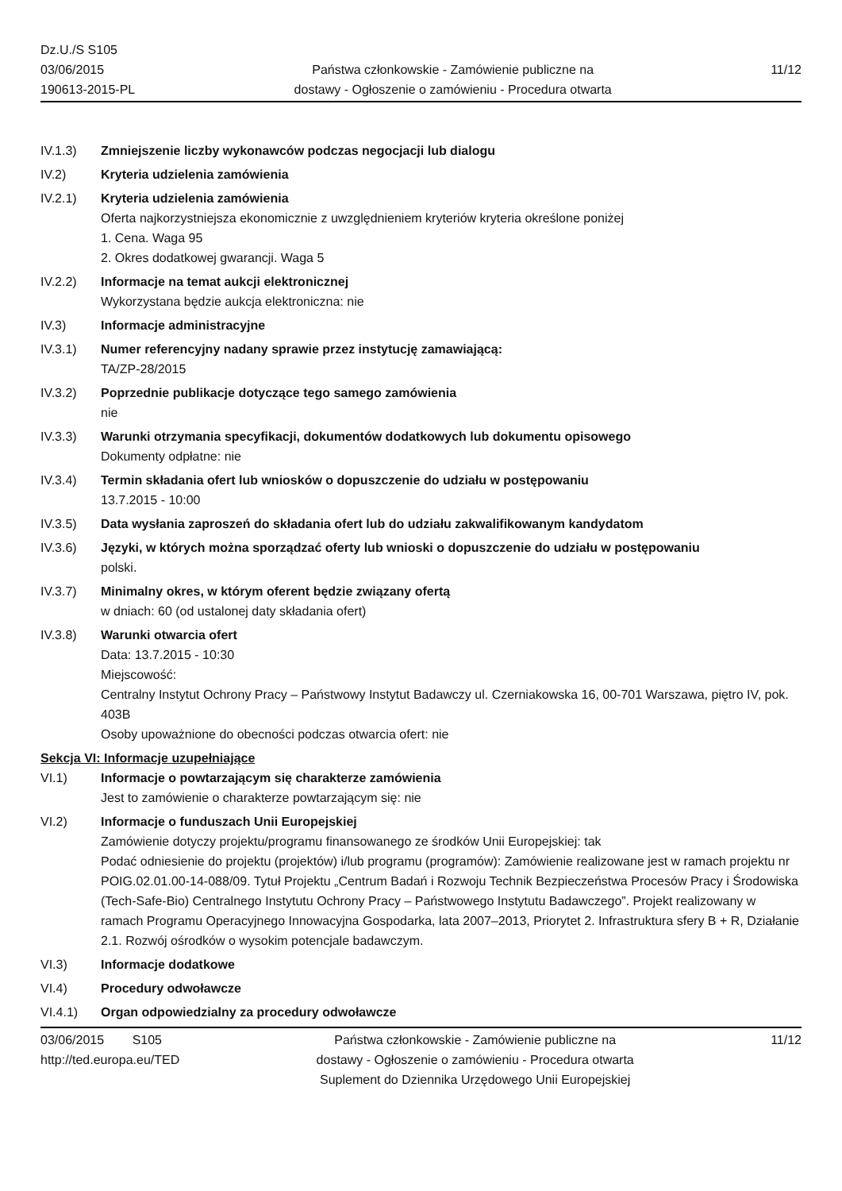Dz.U./S S105
03/06/2015
190613-2015-PL
Państwa członkowskie - Zamówienie publiczne na
dostawy - Ogłoszenie o zamówieniu - Procedura otwarta
11/12
IV.1.3) Zmniejszenie liczby wykonawców podczas negocjacji lub dialogu
IV.2) Kryteria udzielenia zamówienia
IV.2.1) Kryteria udzielenia zamówienia
Oferta najkorzystniejsza ekonomicznie z uwzględnieniem kryteriów kryteria określone poniżej
1. Cena. Waga 95
2. Okres dodatkowej gwarancji. Waga 5
IV.2.2) Informacje na temat aukcji elektronicznej
Wykorzystana będzie aukcja elektroniczna: nie
IV.3) Informacje administracyjne
IV.3.1) Numer referencyjny nadany sprawie przez instytucję zamawiającą:
TA/ZP-28/2015
IV.3.2) Poprzednie publikacje dotyczące tego samego zamówienia
nie
IV.3.3) Warunki otrzymania specyfikacji, dokumentów dodatkowych lub dokumentu opisowego
Dokumenty odpłatne: nie
IV.3.4) Termin składania ofert lub wniosków o dopuszczenie do udziału w postępowaniu
13.7.2015 - 10:00
IV.3.5) Data wysłania zaproszeń do składania ofert lub do udziału zakwalifikowanym kandydatom
IV.3.6) Języki, w których można sporządzać oferty lub wnioski o dopuszczenie do udziału w postępowaniu
polski.
IV.3.7) Minimalny okres, w którym oferent będzie związany ofertą
w dniach: 60 (od ustalonej daty składania ofert)
IV.3.8) Warunki otwarcia ofert
Data: 13.7.2015 - 10:30
Miejscowość:
Centralny Instytut Ochrony Pracy – Państwowy Instytut Badawczy ul. Czerniakowska 16, 00-701 Warszawa, piętro IV, pok. 403B
Osoby upoważnione do obecności podczas otwarcia ofert: nie
Sekcja VI: Informacje uzupełniające
VI.1) Informacje o powtarzającym się charakterze zamówienia
Jest to zamówienie o charakterze powtarzającym się: nie
VI.2) Informacje o funduszach Unii Europejskiej
Zamówienie dotyczy projektu/programu finansowanego ze środków Unii Europejskiej: tak
Podać odniesienie do projektu (projektów) i/lub programu (programów): Zamówienie realizowane jest w ramach projektu nr POIG.02.01.00-14-088/09. Tytuł Projektu „Centrum Badań i Rozwoju Technik Bezpieczeństwa Procesów Pracy i Środowiska (Tech-Safe-Bio) Centralnego Instytutu Ochrony Pracy – Państwowego Instytutu Badawczego”. Projekt realizowany w ramach Programu Operacyjnego Innowacyjna Gospodarka, lata 2007–2013, Priorytet 2. Infrastruktura sfery B + R, Działanie 2.1. Rozwój ośrodków o wysokim potencjale badawczym.
VI.3) Informacje dodatkowe
VI.4) Procedury odwoławcze
VI.4.1) Organ odpowiedzialny za procedury odwoławcze
03/06/2015 S105
http://ted.europa.eu/TED
Państwa członkowskie - Zamówienie publiczne na
dostawy - Ogłoszenie o zamówieniu - Procedura otwarta
Suplement do Dziennika Urzędowego Unii Europejskiej
11/12